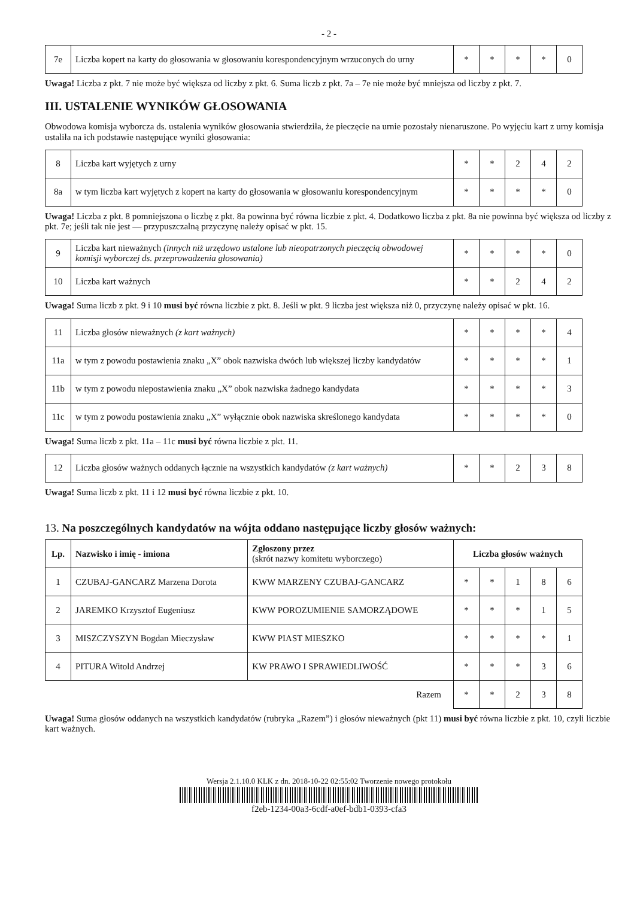- 2 -
| 7e | Liczba kopert na karty do głosowania w głosowaniu korespondencyjnym wrzuconych do urny | * | * | * | * | 0 |
Uwaga! Liczba z pkt. 7 nie może być większa od liczby z pkt. 6. Suma liczb z pkt. 7a – 7e nie może być mniejsza od liczby z pkt. 7.
III. USTALENIE WYNIKÓW GŁOSOWANIA
Obwodowa komisja wyborcza ds. ustalenia wyników głosowania stwierdziła, że pieczęcie na urnie pozostały nienaruszone. Po wyjęciu kart z urny komisja ustaliła na ich podstawie następujące wyniki głosowania:
| 8 | Liczba kart wyjętych z urny | * | * | 2 | 4 | 2 |
| 8a | w tym liczba kart wyjętych z kopert na karty do głosowania w głosowaniu korespondencyjnym | * | * | * | * | 0 |
Uwaga! Liczba z pkt. 8 pomniejszona o liczbę z pkt. 8a powinna być równa liczbie z pkt. 4. Dodatkowo liczba z pkt. 8a nie powinna być większa od liczby z pkt. 7e; jeśli tak nie jest — przypuszczalną przyczynę należy opisać w pkt. 15.
| 9 | Liczba kart nieważnych (innych niż urzędowo ustalone lub nieopatrzonych pieczęcią obwodowej komisji wyborczej ds. przeprowadzenia głosowania) | * | * | * | * | 0 |
| 10 | Liczba kart ważnych | * | * | 2 | 4 | 2 |
Uwaga! Suma liczb z pkt. 9 i 10 musi być równa liczbie z pkt. 8. Jeśli w pkt. 9 liczba jest większa niż 0, przyczynę należy opisać w pkt. 16.
| 11 | Liczba głosów nieważnych (z kart ważnych) | * | * | * | * | 4 |
| 11a | w tym z powodu postawienia znaku „X” obok nazwiska dwóch lub większej liczby kandydatów | * | * | * | * | 1 |
| 11b | w tym z powodu niepostawienia znaku „X” obok nazwiska żadnego kandydata | * | * | * | * | 3 |
| 11c | w tym z powodu postawienia znaku „X” wyłącznie obok nazwiska skreślonego kandydata | * | * | * | * | 0 |
Uwaga! Suma liczb z pkt. 11a – 11c musi być równa liczbie z pkt. 11.
| 12 | Liczba głosów ważnych oddanych łącznie na wszystkich kandydatów (z kart ważnych) | * | * | 2 | 3 | 8 |
Uwaga! Suma liczb z pkt. 11 i 12 musi być równa liczbie z pkt. 10.
13. Na poszczególnych kandydatów na wójta oddano następujące liczby głosów ważnych:
| Lp. | Nazwisko i imię - imiona | Zgłoszony przez (skrót nazwy komitetu wyborczego) | Liczba głosów ważnych | | | | |
| --- | --- | --- | --- | --- | --- | --- | --- |
| 1 | CZUBAJ-GANCARZ Marzena Dorota | KWW MARZENY CZUBAJ-GANCARZ | * | * | 1 | 8 | 6 |
| 2 | JAREMKO Krzysztof Eugeniusz | KWW POROZUMIENIE SAMORZĄDOWE | * | * | * | 1 | 5 |
| 3 | MISZCZYSZYN Bogdan Mieczysław | KWW PIAST MIESZKO | * | * | * | * | 1 |
| 4 | PITURA Witold Andrzej | KW PRAWO I SPRAWIEDLIWOŚĆ | * | * | * | 3 | 6 |
| Razem | | | * | * | 2 | 3 | 8 |
Uwaga! Suma głosów oddanych na wszystkich kandydatów (rubryka „Razem”) i głosów nieważnych (pkt 11) musi być równa liczbie z pkt. 10, czyli liczbie kart ważnych.
Wersja 2.1.10.0 KLK z dn. 2018-10-22 02:55:02 Tworzenie nowego protokołu
f2eb-1234-00a3-6cdf-a0ef-bdb1-0393-cfa3